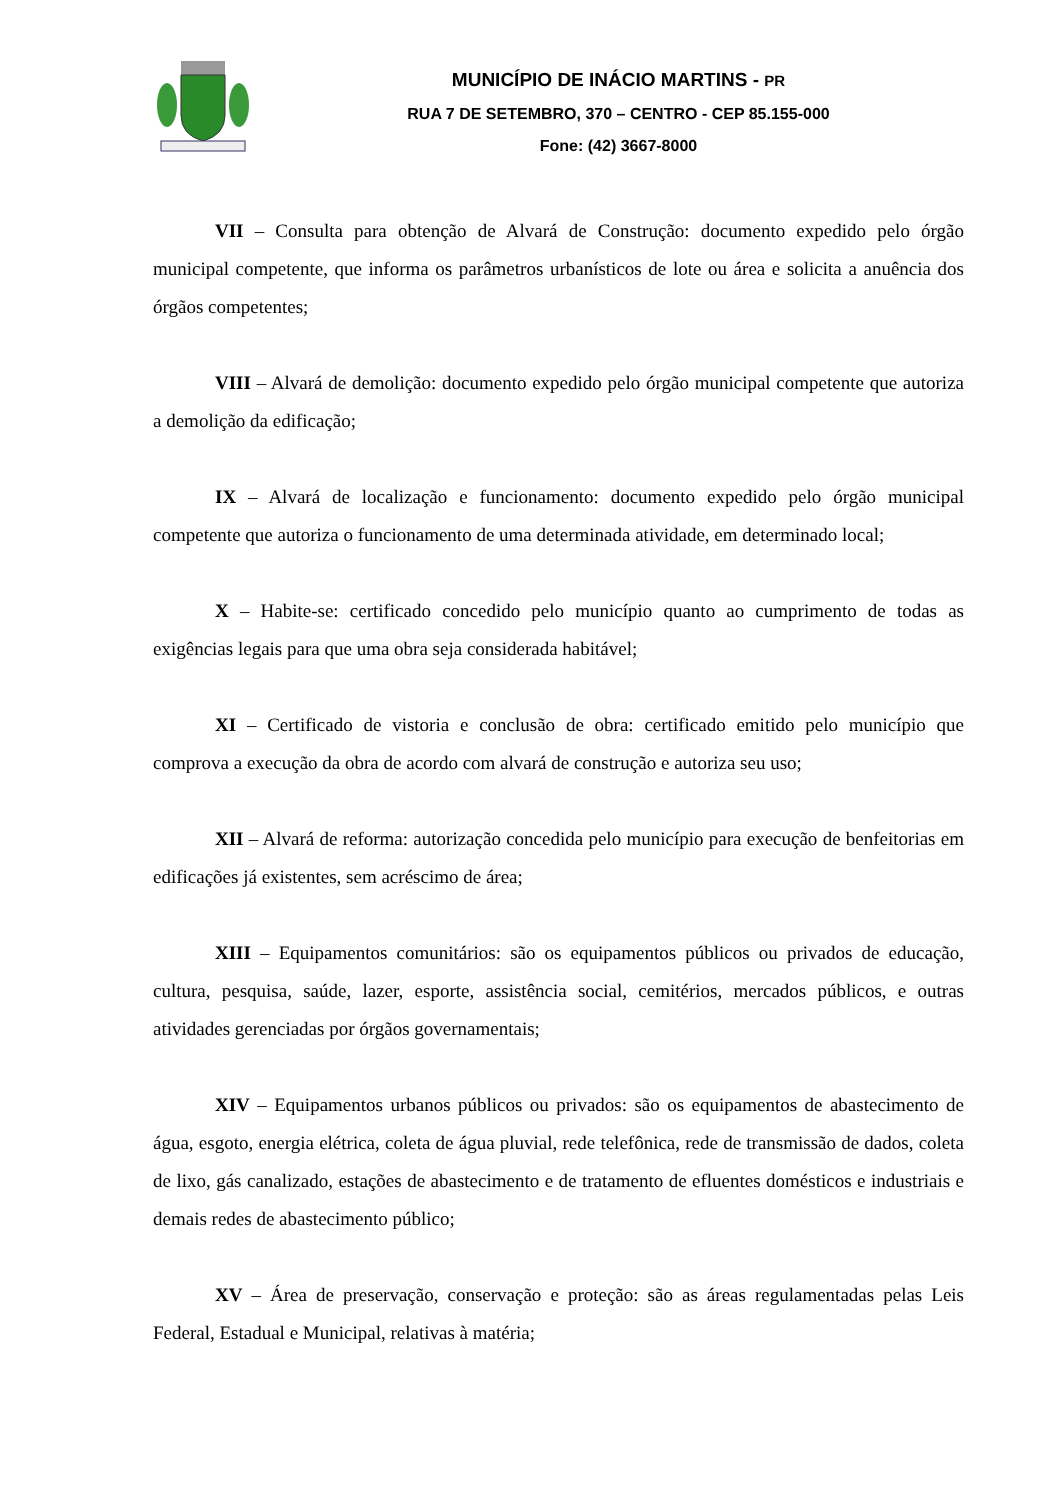MUNICÍPIO DE INÁCIO MARTINS - PR
RUA 7 DE SETEMBRO, 370 – CENTRO - CEP 85.155-000
Fone: (42) 3667-8000
VII – Consulta para obtenção de Alvará de Construção: documento expedido pelo órgão municipal competente, que informa os parâmetros urbanísticos de lote ou área e solicita a anuência dos órgãos competentes;
VIII – Alvará de demolição: documento expedido pelo órgão municipal competente que autoriza a demolição da edificação;
IX – Alvará de localização e funcionamento: documento expedido pelo órgão municipal competente que autoriza o funcionamento de uma determinada atividade, em determinado local;
X – Habite-se: certificado concedido pelo município quanto ao cumprimento de todas as exigências legais para que uma obra seja considerada habitável;
XI – Certificado de vistoria e conclusão de obra: certificado emitido pelo município que comprova a execução da obra de acordo com alvará de construção e autoriza seu uso;
XII – Alvará de reforma: autorização concedida pelo município para execução de benfeitorias em edificações já existentes, sem acréscimo de área;
XIII – Equipamentos comunitários: são os equipamentos públicos ou privados de educação, cultura, pesquisa, saúde, lazer, esporte, assistência social, cemitérios, mercados públicos, e outras atividades gerenciadas por órgãos governamentais;
XIV – Equipamentos urbanos públicos ou privados: são os equipamentos de abastecimento de água, esgoto, energia elétrica, coleta de água pluvial, rede telefônica, rede de transmissão de dados, coleta de lixo, gás canalizado, estações de abastecimento e de tratamento de efluentes domésticos e industriais e demais redes de abastecimento público;
XV – Área de preservação, conservação e proteção: são as áreas regulamentadas pelas Leis Federal, Estadual e Municipal, relativas à matéria;